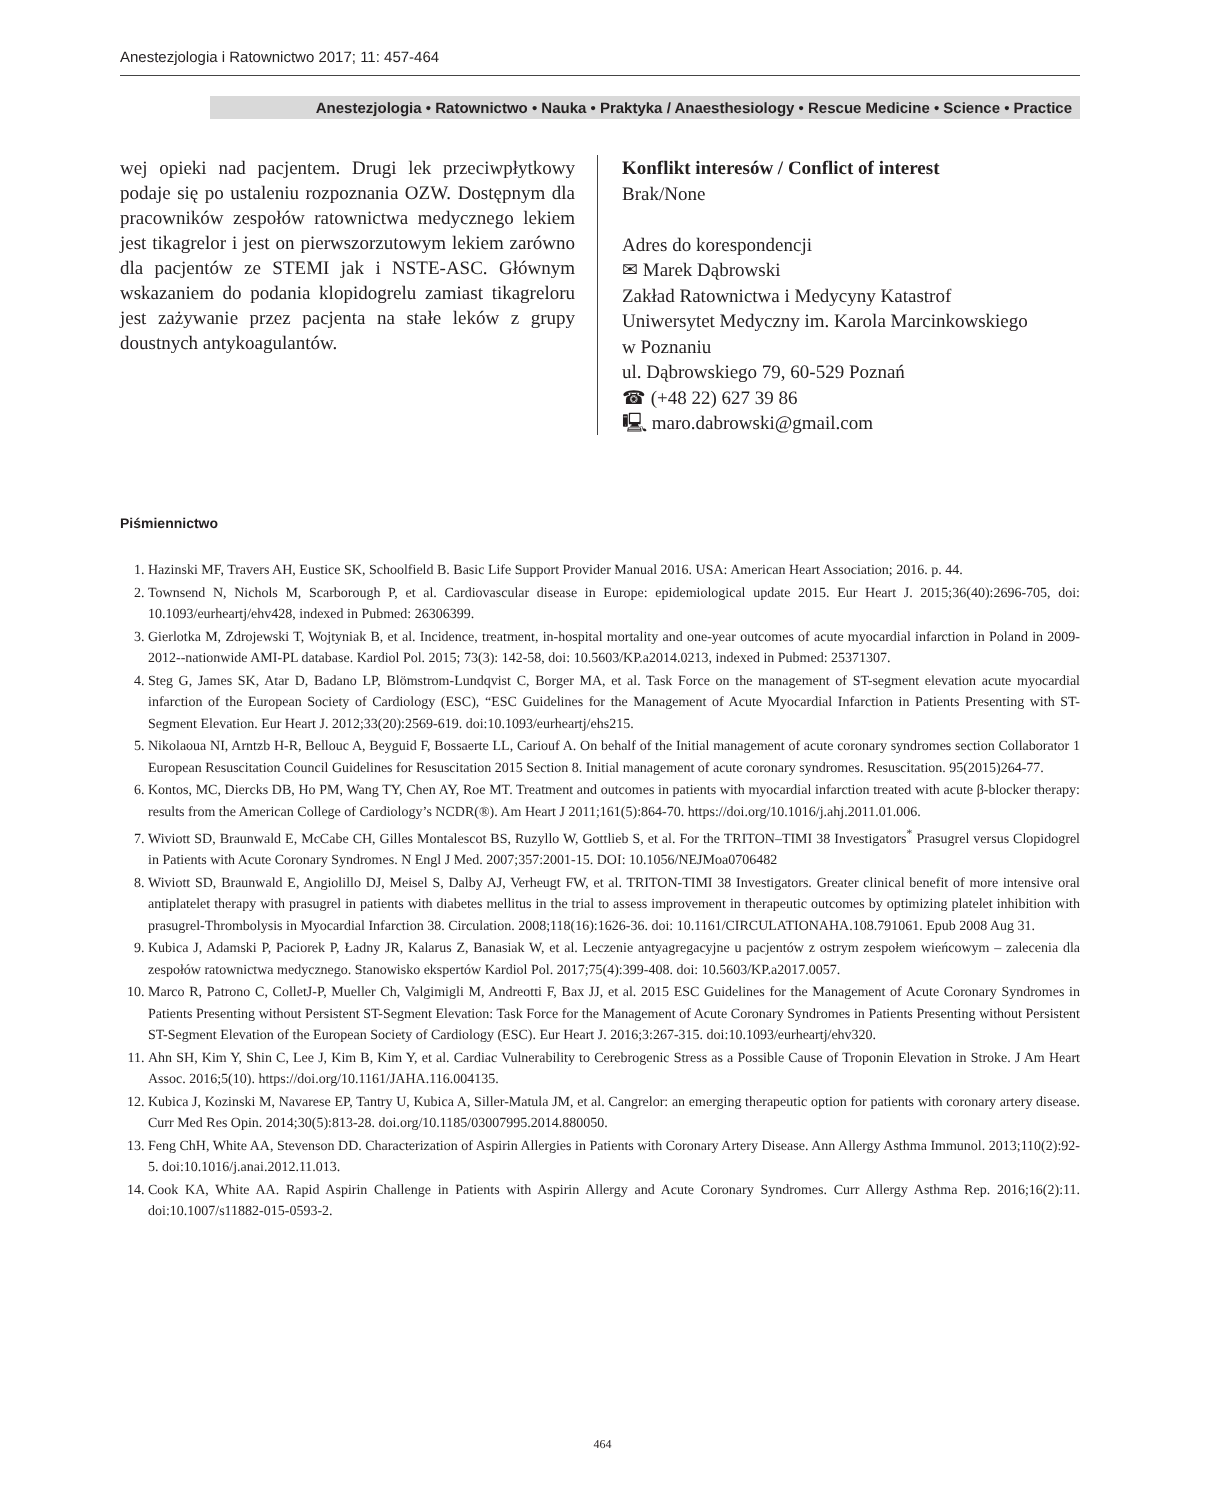Anestezjologia i Ratownictwo 2017; 11: 457-464
Anestezjologia • Ratownictwo • Nauka • Praktyka / Anaesthesiology • Rescue Medicine • Science • Practice
wej opieki nad pacjentem. Drugi lek przeciwpłytkowy podaje się po ustaleniu rozpoznania OZW. Dostępnym dla pracowników zespołów ratownictwa medycznego lekiem jest tikagrelor i jest on pierwszorzutowym lekiem zarówno dla pacjentów ze STEMI jak i NSTE-ASC. Głównym wskazaniem do podania klopidogrelu zamiast tikagreloru jest zażywanie przez pacjenta na stałe leków z grupy doustnych antykoagulantów.
Konflikt interesów / Conflict of interest
Brak/None
Adres do korespondencji
✉ Marek Dąbrowski
Zakład Ratownictwa i Medycyny Katastrof
Uniwersytet Medyczny im. Karola Marcinkowskiego
w Poznaniu
ul. Dąbrowskiego 79, 60-529 Poznań
☎ (+48 22) 627 39 86
🖳 maro.dabrowski@gmail.com
Piśmiennictwo
1. Hazinski MF, Travers AH, Eustice SK, Schoolfield B. Basic Life Support Provider Manual 2016. USA: American Heart Association; 2016. p. 44.
2. Townsend N, Nichols M, Scarborough P, et al. Cardiovascular disease in Europe: epidemiological update 2015. Eur Heart J. 2015;36(40):2696-705, doi: 10.1093/eurheartj/ehv428, indexed in Pubmed: 26306399.
3. Gierlotka M, Zdrojewski T, Wojtyniak B, et al. Incidence, treatment, in-hospital mortality and one-year outcomes of acute myocardial infarction in Poland in 2009-2012--nationwide AMI-PL database. Kardiol Pol. 2015; 73(3): 142-58, doi: 10.5603/KP.a2014.0213, indexed in Pubmed: 25371307.
4. Steg G, James SK, Atar D, Badano LP, Blömstrom-Lundqvist C, Borger MA, et al. Task Force on the management of ST-segment elevation acute myocardial infarction of the European Society of Cardiology (ESC), “ESC Guidelines for the Management of Acute Myocardial Infarction in Patients Presenting with ST-Segment Elevation. Eur Heart J. 2012;33(20):2569-619. doi:10.1093/eurheartj/ehs215.
5. Nikolaoua NI, Arntzb H-R, Bellouc A, Beyguid F, Bossaerte LL, Cariouf A. On behalf of the Initial management of acute coronary syndromes section Collaborator 1 European Resuscitation Council Guidelines for Resuscitation 2015 Section 8. Initial management of acute coronary syndromes. Resuscitation. 95(2015)264-77.
6. Kontos, MC, Diercks DB, Ho PM, Wang TY, Chen AY, Roe MT. Treatment and outcomes in patients with myocardial infarction treated with acute β-blocker therapy: results from the American College of Cardiology’s NCDR(®). Am Heart J 2011;161(5):864-70. https://doi.org/10.1016/j.ahj.2011.01.006.
7. Wiviott SD, Braunwald E, McCabe CH, Gilles Montalescot BS, Ruzyllo W, Gottlieb S, et al. For the TRITON–TIMI 38 Investigators<sup>*</sup> Prasugrel versus Clopidogrel in Patients with Acute Coronary Syndromes. N Engl J Med. 2007;357:2001-15. DOI: 10.1056/NEJMoa0706482
8. Wiviott SD, Braunwald E, Angiolillo DJ, Meisel S, Dalby AJ, Verheugt FW, et al. TRITON-TIMI 38 Investigators. Greater clinical benefit of more intensive oral antiplatelet therapy with prasugrel in patients with diabetes mellitus in the trial to assess improvement in therapeutic outcomes by optimizing platelet inhibition with prasugrel-Thrombolysis in Myocardial Infarction 38. Circulation. 2008;118(16):1626-36. doi: 10.1161/CIRCULATIONAHA.108.791061. Epub 2008 Aug 31.
9. Kubica J, Adamski P, Paciorek P, Ładny JR, Kalarus Z, Banasiak W, et al. Leczenie antyagregacyjne u pacjentów z ostrym zespołem wieńcowym – zalecenia dla zespołów ratownictwa medycznego. Stanowisko ekspertów Kardiol Pol. 2017;75(4):399-408. doi: 10.5603/KP.a2017.0057.
10. Marco R, Patrono C, ColletJ-P, Mueller Ch, Valgimigli M, Andreotti F, Bax JJ, et al. 2015 ESC Guidelines for the Management of Acute Coronary Syndromes in Patients Presenting without Persistent ST-Segment Elevation: Task Force for the Management of Acute Coronary Syndromes in Patients Presenting without Persistent ST-Segment Elevation of the European Society of Cardiology (ESC). Eur Heart J. 2016;3:267-315. doi:10.1093/eurheartj/ehv320.
11. Ahn SH, Kim Y, Shin C, Lee J, Kim B, Kim Y, et al. Cardiac Vulnerability to Cerebrogenic Stress as a Possible Cause of Troponin Elevation in Stroke. J Am Heart Assoc. 2016;5(10). https://doi.org/10.1161/JAHA.116.004135.
12. Kubica J, Kozinski M, Navarese EP, Tantry U, Kubica A, Siller-Matula JM, et al. Cangrelor: an emerging therapeutic option for patients with coronary artery disease. Curr Med Res Opin. 2014;30(5):813-28. doi.org/10.1185/03007995.2014.880050.
13. Feng ChH, White AA, Stevenson DD. Characterization of Aspirin Allergies in Patients with Coronary Artery Disease. Ann Allergy Asthma Immunol. 2013;110(2):92-5. doi:10.1016/j.anai.2012.11.013.
14. Cook KA, White AA. Rapid Aspirin Challenge in Patients with Aspirin Allergy and Acute Coronary Syndromes. Curr Allergy Asthma Rep. 2016;16(2):11. doi:10.1007/s11882-015-0593-2.
464